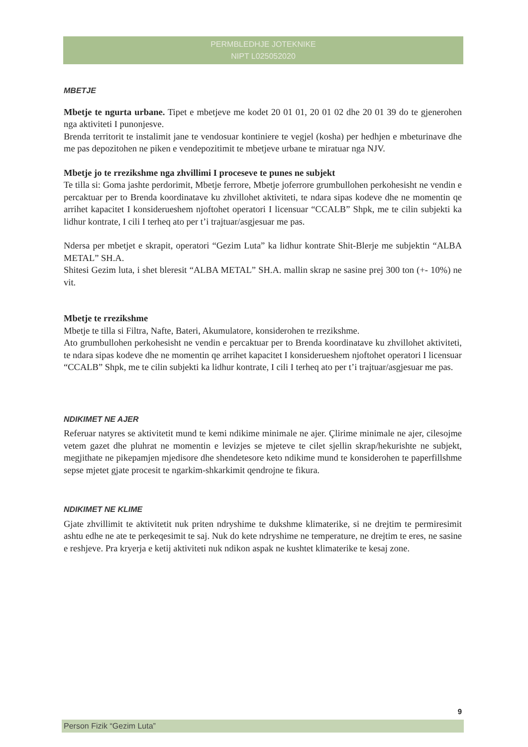PERMBLEDHJE JOTEKNIKE
NIPT L025052020
MBETJE
Mbetje te ngurta urbane. Tipet e mbetjeve me kodet 20 01 01, 20 01 02 dhe 20 01 39 do te gjenerohen nga aktiviteti I punonjesve.
Brenda territorit te instalimit jane te vendosuar kontiniere te vegjel (kosha) per hedhjen e mbeturinave dhe me pas depozitohen ne piken e vendepozitimit te mbetjeve urbane te miratuar nga NJV.
Mbetje jo te rrezikshme nga zhvillimi I proceseve te punes ne subjekt
Te tilla si: Goma jashte perdorimit, Mbetje ferrore, Mbetje joferrore grumbullohen perkohesisht ne vendin e percaktuar per to Brenda koordinatave ku zhvillohet aktiviteti, te ndara sipas kodeve dhe ne momentin qe arrihet kapacitet I konsiderueshem njoftohet operatori I licensuar “CCALB” Shpk, me te cilin subjekti ka lidhur kontrate, I cili I terheq ato per t’i trajtuar/asgjesuar me pas.
Ndersa per mbetjet e skrapit, operatori “Gezim Luta” ka lidhur kontrate Shit-Blerje me subjektin “ALBA METAL” SH.A.
Shitesi Gezim luta, i shet bleresit “ALBA METAL” SH.A. mallin skrap ne sasine prej 300 ton (+- 10%) ne vit.
Mbetje te rrezikshme
Mbetje te tilla si Filtra, Nafte, Bateri, Akumulatore, konsiderohen te rrezikshme.
Ato grumbullohen perkohesisht ne vendin e percaktuar per to Brenda koordinatave ku zhvillohet aktiviteti, te ndara sipas kodeve dhe ne momentin qe arrihet kapacitet I konsiderueshem njoftohet operatori I licensuar “CCALB” Shpk, me te cilin subjekti ka lidhur kontrate, I cili I terheq ato per t’i trajtuar/asgjesuar me pas.
NDIKIMET NE AJER
Referuar natyres se aktivitetit mund te kemi ndikime minimale ne ajer. Çlirime minimale ne ajer, cilesojme vetem gazet dhe pluhrat ne momentin e levizjes se mjeteve te cilet sjellin skrap/hekurishte ne subjekt, megjithate ne pikepamjen mjedisore dhe shendetesore keto ndikime mund te konsiderohen te paperfillshme sepse mjetet gjate procesit te ngarkim-shkarkimit qendrojne te fikura.
NDIKIMET NE KLIME
Gjate zhvillimit te aktivitetit nuk priten ndryshime te dukshme klimaterike, si ne drejtim te permiresimit ashtu edhe ne ate te perkeqesimit te saj. Nuk do kete ndryshime ne temperature, ne drejtim te eres, ne sasine e reshjeve. Pra kryerja e ketij aktiviteti nuk ndikon aspak ne kushtet klimaterike te kesaj zone.
9
Person Fizik “Gezim Luta”